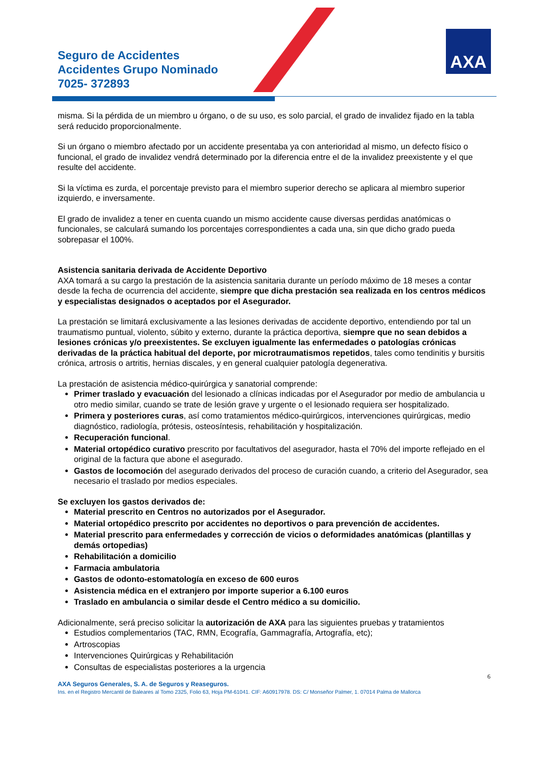Seguro de Accidentes
Accidentes Grupo Nominado
7025- 372893
AXA
misma. Si la pérdida de un miembro u órgano, o de su uso, es solo parcial, el grado de invalidez fijado en la tabla será reducido proporcionalmente.
Si un órgano o miembro afectado por un accidente presentaba ya con anterioridad al mismo, un defecto físico o funcional, el grado de invalidez vendrá determinado por la diferencia entre el de la invalidez preexistente y el que resulte del accidente.
Si la víctima es zurda, el porcentaje previsto para el miembro superior derecho se aplicara al miembro superior izquierdo, e inversamente.
El grado de invalidez a tener en cuenta cuando un mismo accidente cause diversas perdidas anatómicas o funcionales, se calculará sumando los porcentajes correspondientes a cada una, sin que dicho grado pueda sobrepasar el 100%.
Asistencia sanitaria derivada de Accidente Deportivo
AXA tomará a su cargo la prestación de la asistencia sanitaria durante un período máximo de 18 meses a contar desde la fecha de ocurrencia del accidente, siempre que dicha prestación sea realizada en los centros médicos y especialistas designados o aceptados por el Asegurador.
La prestación se limitará exclusivamente a las lesiones derivadas de accidente deportivo, entendiendo por tal un traumatismo puntual, violento, súbito y externo, durante la práctica deportiva, siempre que no sean debidos a lesiones crónicas y/o preexistentes. Se excluyen igualmente las enfermedades o patologías crónicas derivadas de la práctica habitual del deporte, por microtraumatismos repetidos, tales como tendinitis y bursitis crónica, artrosis o artritis, hernias discales, y en general cualquier patología degenerativa.
La prestación de asistencia médico-quirúrgica y sanatorial comprende:
Primer traslado y evacuación del lesionado a clínicas indicadas por el Asegurador por medio de ambulancia u otro medio similar, cuando se trate de lesión grave y urgente o el lesionado requiera ser hospitalizado.
Primera y posteriores curas, así como tratamientos médico-quirúrgicos, intervenciones quirúrgicas, medio diagnóstico, radiología, prótesis, osteosíntesis, rehabilitación y hospitalización.
Recuperación funcional.
Material ortopédico curativo prescrito por facultativos del asegurador, hasta el 70% del importe reflejado en el original de la factura que abone el asegurado.
Gastos de locomoción del asegurado derivados del proceso de curación cuando, a criterio del Asegurador, sea necesario el traslado por medios especiales.
Se excluyen los gastos derivados de:
Material prescrito en Centros no autorizados por el Asegurador.
Material ortopédico prescrito por accidentes no deportivos o para prevención de accidentes.
Material prescrito para enfermedades y corrección de vicios o deformidades anatómicas (plantillas y demás ortopedias)
Rehabilitación a domicilio
Farmacia ambulatoria
Gastos de odonto-estomatología en exceso de 600 euros
Asistencia médica en el extranjero por importe superior a 6.100 euros
Traslado en ambulancia o similar desde el Centro médico a su domicilio.
Adicionalmente, será preciso solicitar la autorización de AXA para las siguientes pruebas y tratamientos
Estudios complementarios (TAC, RMN, Ecografía, Gammagrafía, Artografía, etc);
Artroscopias
Intervenciones Quirúrgicas y Rehabilitación
Consultas de especialistas posteriores a la urgencia
6
AXA Seguros Generales, S. A. de Seguros y Reaseguros.
Ins. en el Registro Mercantil de Baleares al Tomo 2325, Folio 63, Hoja PM-61041. CIF: A60917978. DS: C/ Monseñor Palmer, 1. 07014 Palma de Mallorca